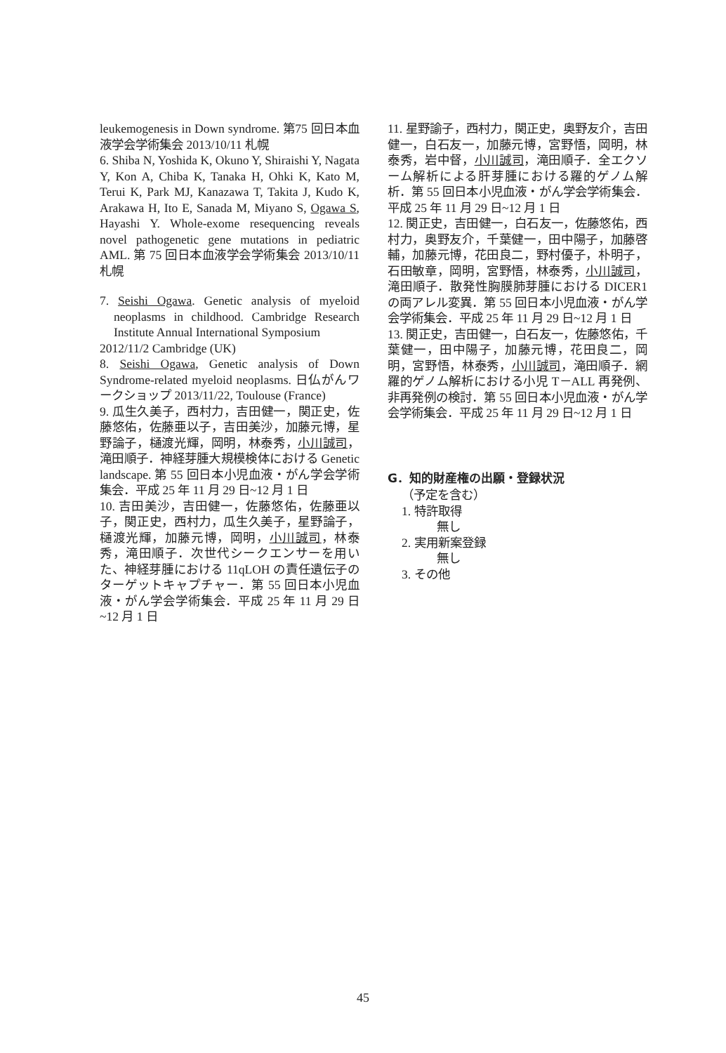leukemogenesis in Down syndrome. 第75 回日本血液学会学術集会 2013/10/11 札幌
6. Shiba N, Yoshida K, Okuno Y, Shiraishi Y, Nagata Y, Kon A, Chiba K, Tanaka H, Ohki K, Kato M, Terui K, Park MJ, Kanazawa T, Takita J, Kudo K, Arakawa H, Ito E, Sanada M, Miyano S, Ogawa S, Hayashi Y. Whole-exome resequencing reveals novel pathogenetic gene mutations in pediatric AML. 第 75 回日本血液学会学術集会 2013/10/11 札幌
7. Seishi Ogawa. Genetic analysis of myeloid neoplasms in childhood. Cambridge Research Institute Annual International Symposium
2012/11/2 Cambridge (UK)
8. Seishi Ogawa, Genetic analysis of Down Syndrome-related myeloid neoplasms. 日仏がんワークショップ 2013/11/22, Toulouse (France)
9. 瓜生久美子，西村力，吉田健一，関正史，佐藤悠佑，佐藤亜以子，吉田美沙，加藤元博，星野論子，樋渡光輝，岡明，林泰秀，小川誠司，滝田順子．神経芽腫大規模検体における Genetic landscape. 第 55 回日本小児血液・がん学会学術集会．平成 25 年 11 月 29 日~12 月 1 日
10. 吉田美沙，吉田健一，佐藤悠佑，佐藤亜以子，関正史，西村力，瓜生久美子，星野論子，樋渡光輝，加藤元博，岡明，小川誠司，林泰秀，滝田順子．次世代シークエンサーを用いた、神経芽腫における 11qLOH の責任遺伝子のターゲットキャプチャー．第 55 回日本小児血液・がん学会学術集会．平成 25 年 11 月 29 日 ~12 月 1 日
11. 星野諭子，西村力，関正史，奥野友介，吉田健一，白石友一，加藤元博，宮野悟，岡明，林泰秀，岩中督，小川誠司，滝田順子．全エクソーム解析による肝芽腫における羅的ゲノム解析．第 55 回日本小児血液・がん学会学術集会．平成 25 年 11 月 29 日~12 月 1 日
12. 関正史，吉田健一，白石友一，佐藤悠佑，西村力，奥野友介，千葉健一，田中陽子，加藤啓輔，加藤元博，花田良二，野村優子，朴明子，石田敏章，岡明，宮野悟，林泰秀，小川誠司，滝田順子．散発性胸膜肺芽腫における DICER1 の両アレル変異．第 55 回日本小児血液・がん学会学術集会．平成 25 年 11 月 29 日~12 月 1 日
13. 関正史，吉田健一，白石友一，佐藤悠佑，千葉健一，田中陽子，加藤元博，花田良二，岡明，宮野悟，林泰秀，小川誠司，滝田順子．網羅的ゲノム解析における小児 T－ALL 再発例、非再発例の検討．第 55 回日本小児血液・がん学会学術集会．平成 25 年 11 月 29 日~12 月 1 日
G．知的財産権の出願・登録状況
（予定を含む）
1. 特許取得
無し
2. 実用新案登録
無し
3. その他
45